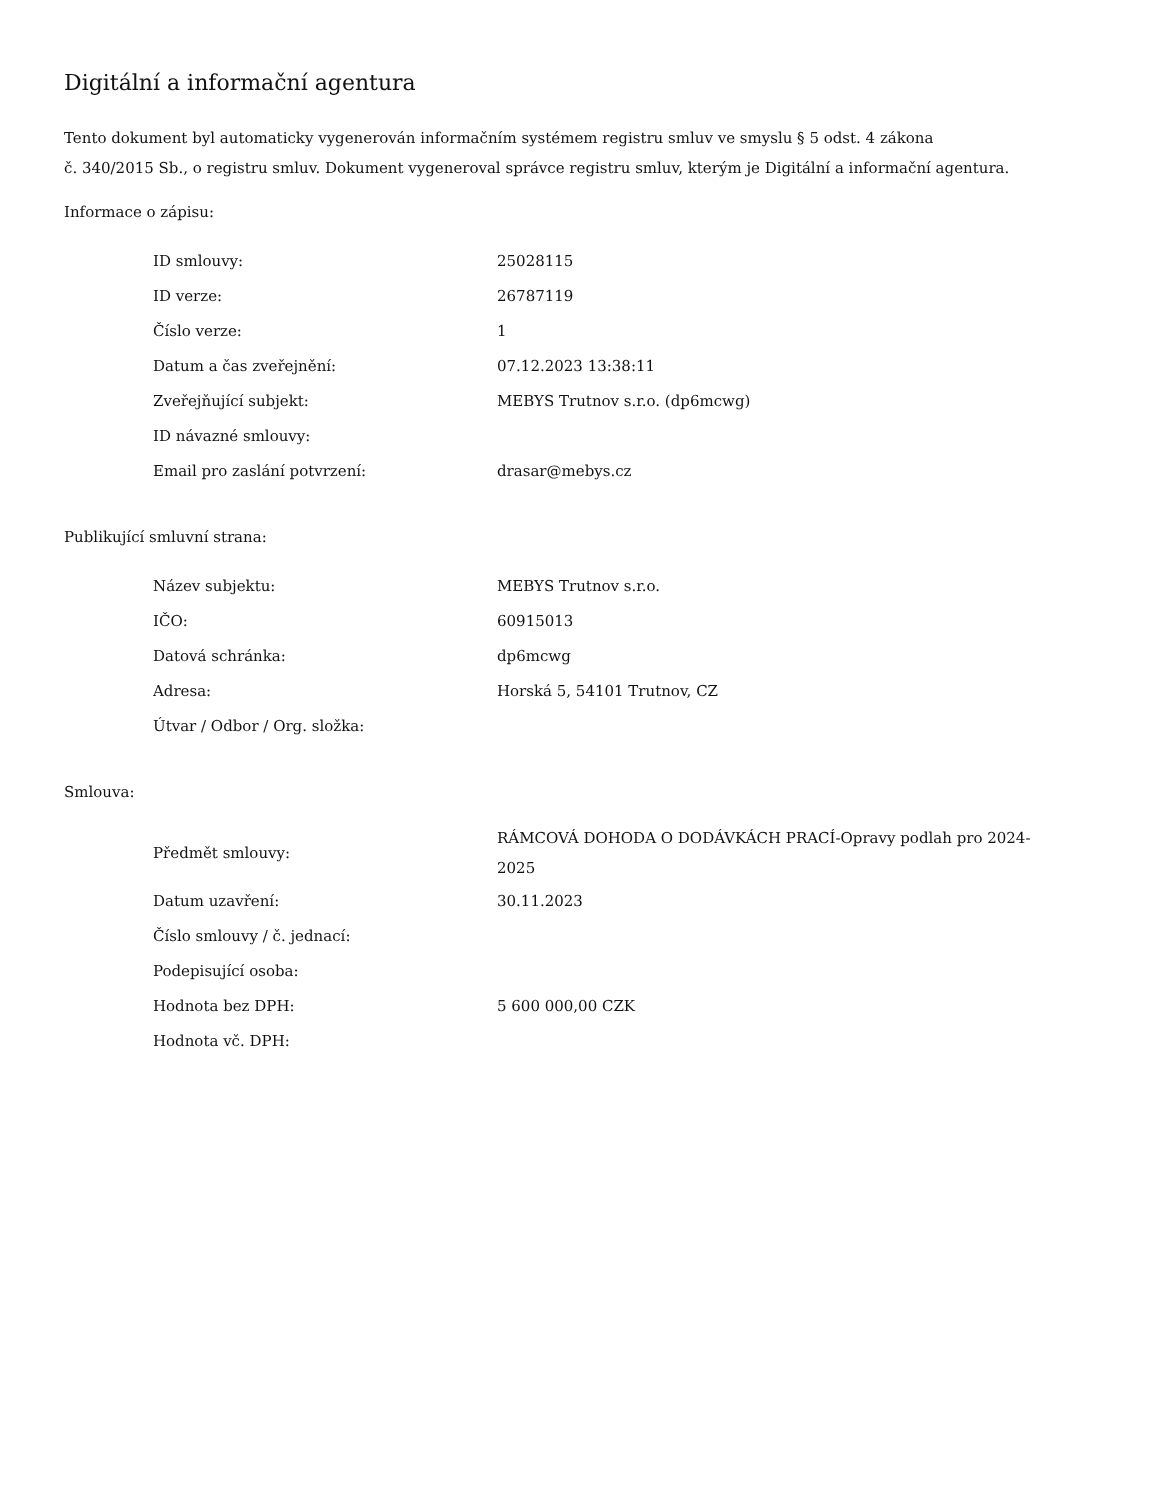Digitální a informační agentura
Tento dokument byl automaticky vygenerován informačním systémem registru smluv ve smyslu § 5 odst. 4 zákona
č. 340/2015 Sb., o registru smluv. Dokument vygeneroval správce registru smluv, kterým je Digitální a informační agentura.
Informace o zápisu:
| ID smlouvy: | 25028115 |
| ID verze: | 26787119 |
| Číslo verze: | 1 |
| Datum a čas zveřejnění: | 07.12.2023 13:38:11 |
| Zveřejňující subjekt: | MEBYS Trutnov s.r.o. (dp6mcwg) |
| ID návazné smlouvy: | |
| Email pro zaslání potvrzení: | drasar@mebys.cz |
Publikující smluvní strana:
| Název subjektu: | MEBYS Trutnov s.r.o. |
| IČO: | 60915013 |
| Datová schránka: | dp6mcwg |
| Adresa: | Horská 5, 54101 Trutnov, CZ |
| Útvar / Odbor / Org. složka: | |
Smlouva:
| Předmět smlouvy: | RÁMCOVÁ DOHODA O DODÁVKÁCH PRACÍ-Opravy podlah pro 2024-2025 |
| Datum uzavření: | 30.11.2023 |
| Číslo smlouvy / č. jednací: | |
| Podepisující osoba: | |
| Hodnota bez DPH: | 5 600 000,00 CZK |
| Hodnota vč. DPH: | |